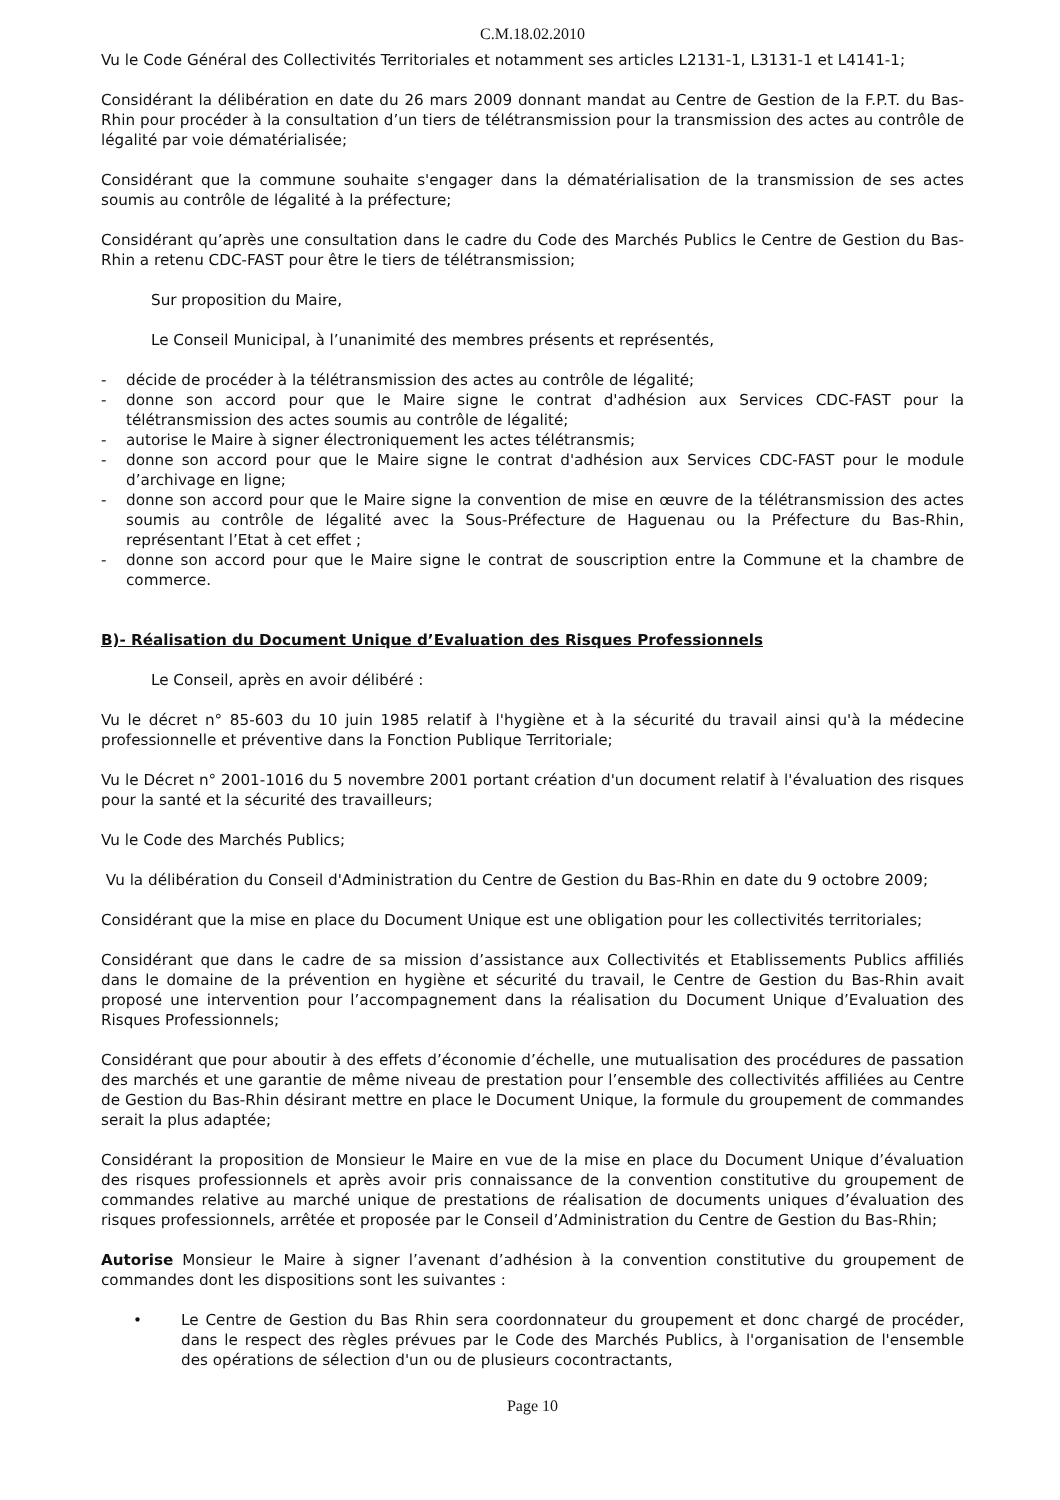C.M.18.02.2010
Vu le Code Général des Collectivités Territoriales et notamment ses articles L2131-1, L3131-1 et L4141-1;
Considérant la délibération en date du 26 mars 2009 donnant mandat au Centre de Gestion de la F.P.T. du Bas-Rhin pour procéder à la consultation d’un tiers de télétransmission pour la transmission des actes au contrôle de légalité par voie dématérialisée;
Considérant que la commune souhaite s'engager dans la dématérialisation de la transmission de ses actes soumis au contrôle de légalité à la préfecture;
Considérant qu’après une consultation dans le cadre du Code des Marchés Publics le Centre de Gestion du Bas-Rhin a retenu CDC-FAST pour être le tiers de télétransmission;
Sur proposition du Maire,
Le Conseil Municipal, à l’unanimité des membres présents et représentés,
- décide de procéder à la télétransmission des actes au contrôle de légalité;
- donne son accord pour que le Maire signe le contrat d'adhésion aux Services CDC-FAST pour la télétransmission des actes soumis au contrôle de légalité;
- autorise le Maire à signer électroniquement les actes télétransmis;
- donne son accord pour que le Maire signe le contrat d'adhésion aux Services CDC-FAST pour le module d’archivage en ligne;
- donne son accord pour que le Maire signe la convention de mise en œuvre de la télétransmission des actes soumis au contrôle de légalité avec la Sous-Préfecture de Haguenau ou la Préfecture du Bas-Rhin, représentant l’Etat à cet effet ;
- donne son accord pour que le Maire signe le contrat de souscription entre la Commune et la chambre de commerce.
B)- Réalisation du Document Unique d’Evaluation des Risques Professionnels
Le Conseil, après en avoir délibéré :
Vu le décret n° 85-603 du 10 juin 1985 relatif à l'hygiène et à la sécurité du travail ainsi qu'à la médecine professionnelle et préventive dans la Fonction Publique Territoriale;
Vu le Décret n° 2001-1016 du 5 novembre 2001 portant création d'un document relatif à l'évaluation des risques pour la santé et la sécurité des travailleurs;
Vu le Code des Marchés Publics;
Vu la délibération du Conseil d'Administration du Centre de Gestion du Bas-Rhin en date du 9 octobre 2009;
Considérant que la mise en place du Document Unique est une obligation pour les collectivités territoriales;
Considérant que dans le cadre de sa mission d’assistance aux Collectivités et Etablissements Publics affiliés dans le domaine de la prévention en hygiène et sécurité du travail, le Centre de Gestion du Bas-Rhin avait proposé une intervention pour l’accompagnement dans la réalisation du Document Unique d’Evaluation des Risques Professionnels;
Considérant que pour aboutir à des effets d’économie d’échelle, une mutualisation des procédures de passation des marchés et une garantie de même niveau de prestation pour l’ensemble des collectivités affiliées au Centre de Gestion du Bas-Rhin désirant mettre en place le Document Unique, la formule du groupement de commandes serait la plus adaptée;
Considérant la proposition de Monsieur le Maire en vue de la mise en place du Document Unique d’évaluation des risques professionnels et après avoir pris connaissance de la convention constitutive du groupement de commandes relative au marché unique de prestations de réalisation de documents uniques d’évaluation des risques professionnels, arrêtée et proposée par le Conseil d’Administration du Centre de Gestion du Bas-Rhin;
Autorise Monsieur le Maire à signer l’avenant d’adhésion à la convention constitutive du groupement de commandes dont les dispositions sont les suivantes :
• Le Centre de Gestion du Bas Rhin sera coordonnateur du groupement et donc chargé de procéder, dans le respect des règles prévues par le Code des Marchés Publics, à l'organisation de l'ensemble des opérations de sélection d'un ou de plusieurs cocontractants,
Page 10